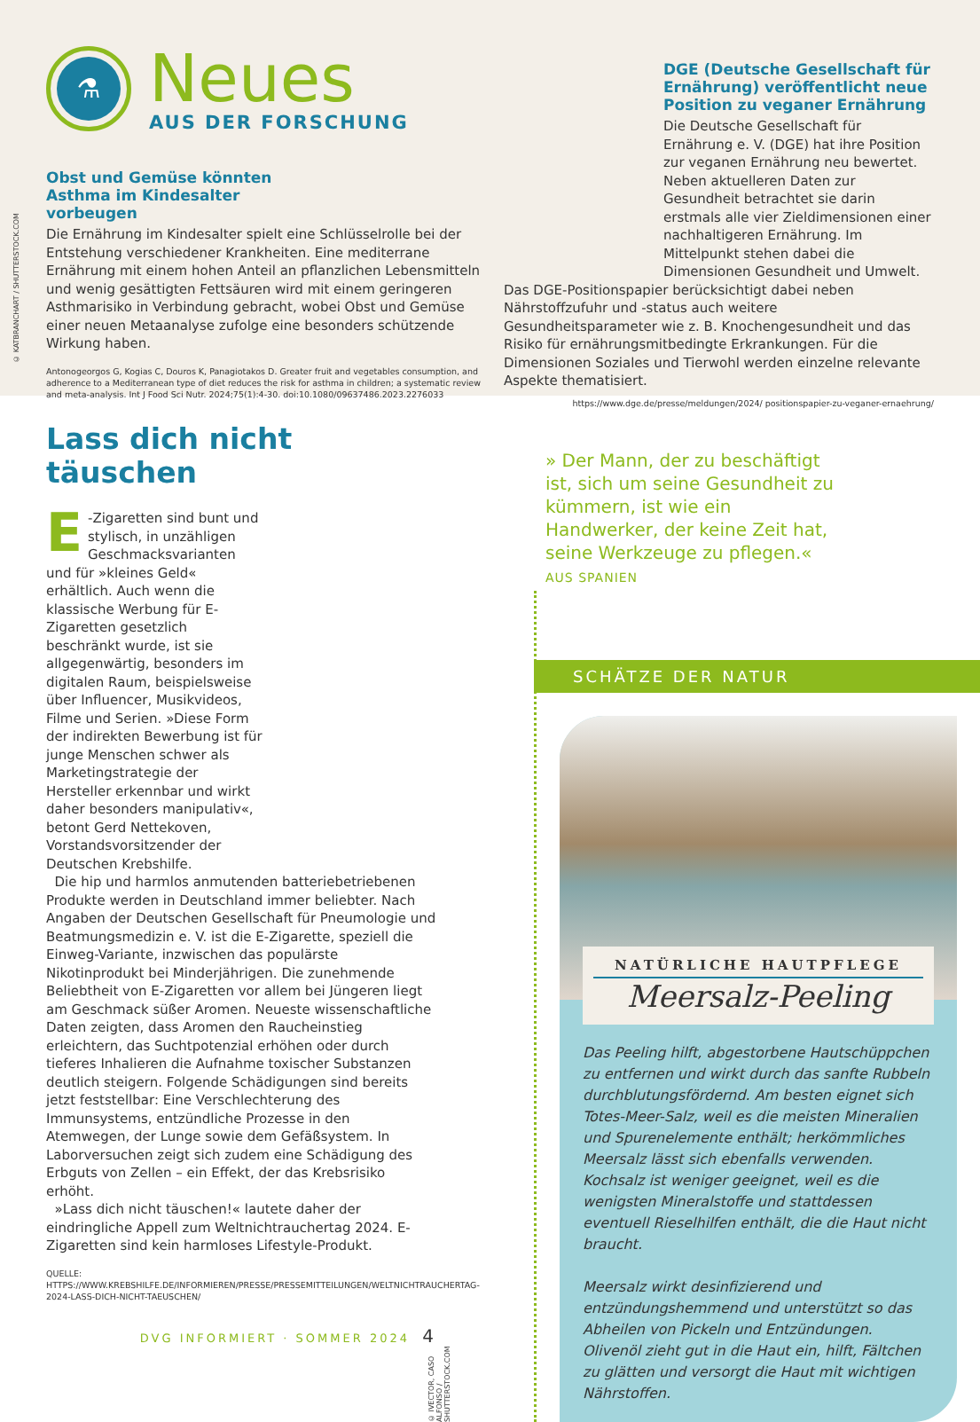⚗
Neues
AUS DER FORSCHUNG
Obst und Gemüse könnten Asthma im Kindesalter vorbeugen
Die Ernährung im Kindesalter spielt eine Schlüsselrolle bei der Entstehung verschiedener Krankheiten. Eine mediterrane Ernährung mit einem hohen Anteil an pflanzlichen Lebensmitteln und wenig gesättigten Fettsäuren wird mit einem geringeren Asthmarisiko in Verbindung gebracht, wobei Obst und Gemüse einer neuen Metaanalyse zufolge eine besonders schützende Wirkung haben.
Antonogeorgos G, Kogias C, Douros K, Panagiotakos D. Greater fruit and vegetables consumption, and adherence to a Mediterranean type of diet reduces the risk for asthma in children; a systematic review and meta-analysis. Int J Food Sci Nutr. 2024;75(1):4-30. doi:10.1080/09637486.2023.2276033
DGE (Deutsche Gesellschaft für Ernährung) veröffentlicht neue Position zu veganer Ernährung
Die Deutsche Gesellschaft für Ernährung e. V. (DGE) hat ihre Position zur veganen Ernährung neu bewertet. Neben aktuelleren Daten zur Gesundheit betrachtet sie darin erstmals alle vier Zieldimensionen einer nachhaltigeren Ernährung. Im Mittelpunkt stehen dabei die Dimensionen Gesundheit und Umwelt.
Das DGE-Positionspapier berücksichtigt dabei neben Nährstoffzufuhr und -status auch weitere Gesundheitsparameter wie z. B. Knochengesundheit und das Risiko für ernährungsmitbedingte Erkrankungen. Für die Dimensionen Soziales und Tierwohl werden einzelne relevante Aspekte thematisiert.
https://www.dge.de/presse/meldungen/2024/ positionspapier-zu-veganer-ernaehrung/
© KATBRANCHART / SHUTTERSTOCK.COM
Lass dich nicht täuschen
E -Zigaretten sind bunt und stylisch, in unzähligen Geschmacksvarianten und für »kleines Geld« erhältlich. Auch wenn die klassische Werbung für E-Zigaretten gesetzlich beschränkt wurde, ist sie allgegenwärtig, besonders im digitalen Raum, beispielsweise über Influencer, Musikvideos, Filme und Serien. »Diese Form der indirekten Bewerbung ist für junge Menschen schwer als Marketingstrategie der Hersteller erkennbar und wirkt daher besonders manipulativ«, betont Gerd Nettekoven, Vorstandsvorsitzender der Deutschen Krebshilfe.
Die hip und harmlos anmutenden batteriebetriebenen Produkte werden in Deutschland immer beliebter. Nach Angaben der Deutschen Gesellschaft für Pneumologie und Beatmungsmedizin e. V. ist die E-Zigarette, speziell die Einweg-Variante, inzwischen das populärste Nikotinprodukt bei Minderjährigen. Die zunehmende Beliebtheit von E-Zigaretten vor allem bei Jüngeren liegt am Geschmack süßer Aromen. Neueste wissenschaftliche Daten zeigten, dass Aromen den Raucheinstieg erleichtern, das Suchtpotenzial erhöhen oder durch tieferes Inhalieren die Aufnahme toxischer Substanzen deutlich steigern. Folgende Schädigungen sind bereits jetzt feststellbar: Eine Verschlechterung des Immunsystems, entzündliche Prozesse in den Atemwegen, der Lunge sowie dem Gefäßsystem. In Laborversuchen zeigt sich zudem eine Schädigung des Erbguts von Zellen – ein Effekt, der das Krebsrisiko erhöht.
»Lass dich nicht täuschen!« lautete daher der eindringliche Appell zum Weltnichtrauchertag 2024. E-Zigaretten sind kein harmloses Lifestyle-Produkt.
QUELLE: HTTPS://WWW.KREBSHILFE.DE/INFORMIEREN/PRESSE/PRESSEMITTEILUNGEN/WELTNICHTRAUCHERTAG-2024-LASS-DICH-NICHT-TAEUSCHEN/
DVG INFORMIERT · SOMMER 2024 4
© IVECTOR, CASO ALFONSO / SHUTTERSTOCK.COM
» Der Mann, der zu beschäftigt ist, sich um seine Gesundheit zu kümmern, ist wie ein Handwerker, der keine Zeit hat, seine Werkzeuge zu pflegen.« AUS SPANIEN
SCHÄTZE DER NATUR
NATÜRLICHE HAUTPFLEGE
Meersalz-Peeling
Das Peeling hilft, abgestorbene Hautschüppchen zu entfernen und wirkt durch das sanfte Rubbeln durchblutungsfördernd. Am besten eignet sich Totes-Meer-Salz, weil es die meisten Mineralien und Spurenelemente enthält; herkömmliches Meersalz lässt sich ebenfalls verwenden. Kochsalz ist weniger geeignet, weil es die wenigsten Mineralstoffe und stattdessen eventuell Rieselhilfen enthält, die die Haut nicht braucht.
Meersalz wirkt desinfizierend und entzündungshemmend und unterstützt so das Abheilen von Pickeln und Entzündungen. Olivenöl zieht gut in die Haut ein, hilft, Fältchen zu glätten und versorgt die Haut mit wichtigen Nährstoffen.